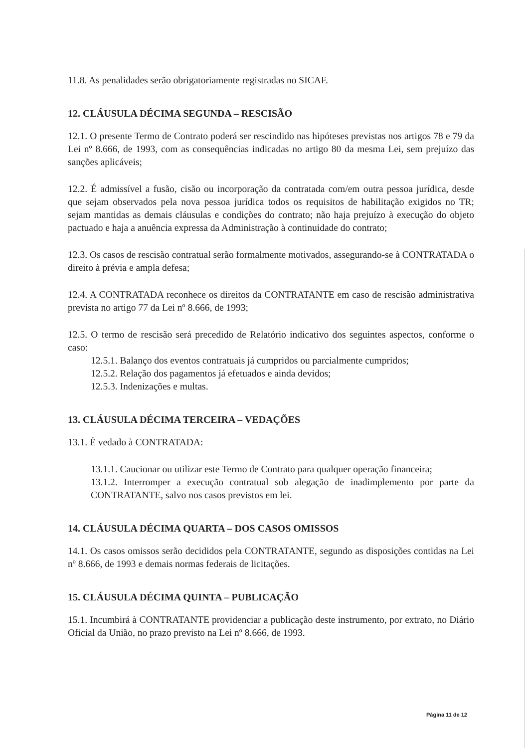11.8. As penalidades serão obrigatoriamente registradas no SICAF.
12. CLÁUSULA DÉCIMA SEGUNDA – RESCISÃO
12.1. O presente Termo de Contrato poderá ser rescindido nas hipóteses previstas nos artigos 78 e 79 da Lei nº 8.666, de 1993, com as consequências indicadas no artigo 80 da mesma Lei, sem prejuízo das sanções aplicáveis;
12.2. É admissível a fusão, cisão ou incorporação da contratada com/em outra pessoa jurídica, desde que sejam observados pela nova pessoa jurídica todos os requisitos de habilitação exigidos no TR; sejam mantidas as demais cláusulas e condições do contrato; não haja prejuízo à execução do objeto pactuado e haja a anuência expressa da Administração à continuidade do contrato;
12.3. Os casos de rescisão contratual serão formalmente motivados, assegurando-se à CONTRATADA o direito à prévia e ampla defesa;
12.4. A CONTRATADA reconhece os direitos da CONTRATANTE em caso de rescisão administrativa prevista no artigo 77 da Lei nº 8.666, de 1993;
12.5. O termo de rescisão será precedido de Relatório indicativo dos seguintes aspectos, conforme o caso:
12.5.1. Balanço dos eventos contratuais já cumpridos ou parcialmente cumpridos;
12.5.2. Relação dos pagamentos já efetuados e ainda devidos;
12.5.3. Indenizações e multas.
13. CLÁUSULA DÉCIMA TERCEIRA – VEDAÇÕES
13.1. É vedado à CONTRATADA:
13.1.1. Caucionar ou utilizar este Termo de Contrato para qualquer operação financeira;
13.1.2. Interromper a execução contratual sob alegação de inadimplemento por parte da CONTRATANTE, salvo nos casos previstos em lei.
14. CLÁUSULA DÉCIMA QUARTA – DOS CASOS OMISSOS
14.1. Os casos omissos serão decididos pela CONTRATANTE, segundo as disposições contidas na Lei nº 8.666, de 1993 e demais normas federais de licitações.
15. CLÁUSULA DÉCIMA QUINTA – PUBLICAÇÃO
15.1. Incumbirá à CONTRATANTE providenciar a publicação deste instrumento, por extrato, no Diário Oficial da União, no prazo previsto na Lei nº 8.666, de 1993.
Página 11 de 12